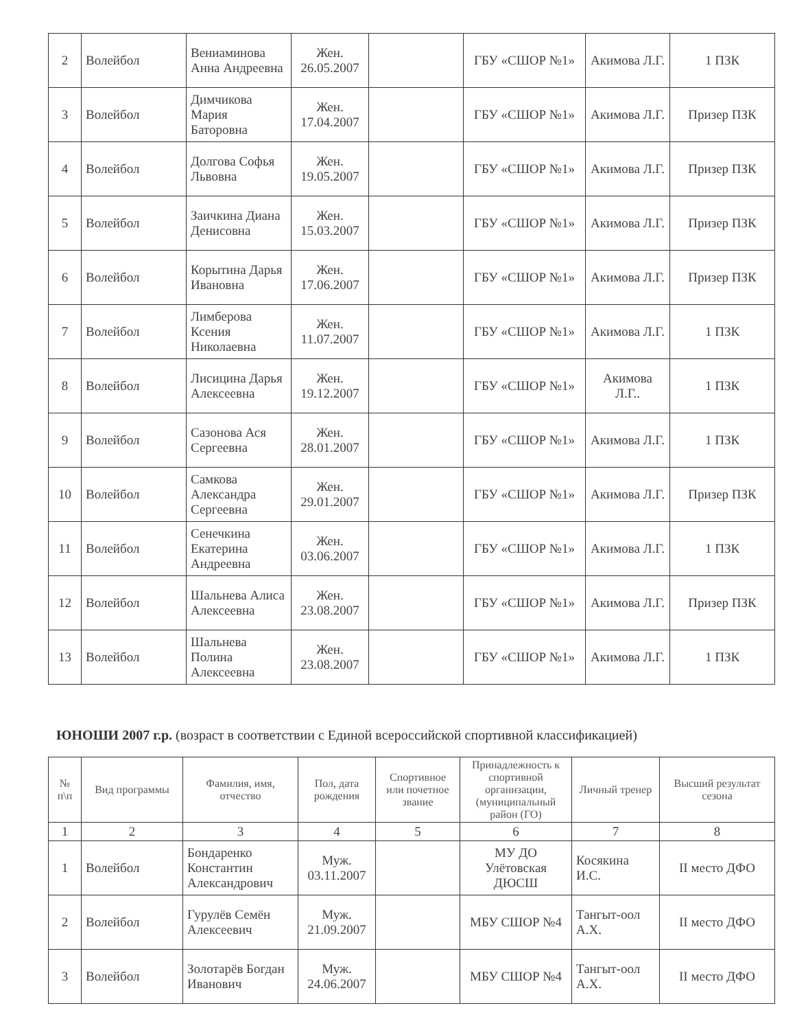| 2 | Волейбол | Вениаминова Анна Андреевна | Жен. 26.05.2007 | | ГБУ «СШОР №1» | Акимова Л.Г. | 1 ПЗК |
| 3 | Волейбол | Димчикова Мария Баторовна | Жен. 17.04.2007 | | ГБУ «СШОР №1» | Акимова Л.Г. | Призер ПЗК |
| 4 | Волейбол | Долгова Софья Львовна | Жен. 19.05.2007 | | ГБУ «СШОР №1» | Акимова Л.Г. | Призер ПЗК |
| 5 | Волейбол | Заичкина Диана Денисовна | Жен. 15.03.2007 | | ГБУ «СШОР №1» | Акимова Л.Г. | Призер ПЗК |
| 6 | Волейбол | Корытина Дарья Ивановна | Жен. 17.06.2007 | | ГБУ «СШОР №1» | Акимова Л.Г. | Призер ПЗК |
| 7 | Волейбол | Лимберова Ксения Николаевна | Жен. 11.07.2007 | | ГБУ «СШОР №1» | Акимова Л.Г. | 1 ПЗК |
| 8 | Волейбол | Лисицина Дарья Алексеевна | Жен. 19.12.2007 | | ГБУ «СШОР №1» | Акимова Л.Г.. | 1 ПЗК |
| 9 | Волейбол | Сазонова Ася Сергеевна | Жен. 28.01.2007 | | ГБУ «СШОР №1» | Акимова Л.Г. | 1 ПЗК |
| 10 | Волейбол | Самкова Александра Сергеевна | Жен. 29.01.2007 | | ГБУ «СШОР №1» | Акимова Л.Г. | Призер ПЗК |
| 11 | Волейбол | Сенечкина Екатерина Андреевна | Жен. 03.06.2007 | | ГБУ «СШОР №1» | Акимова Л.Г. | 1 ПЗК |
| 12 | Волейбол | Шальнева Алиса Алексеевна | Жен. 23.08.2007 | | ГБУ «СШОР №1» | Акимова Л.Г. | Призер ПЗК |
| 13 | Волейбол | Шальнева Полина Алексеевна | Жен. 23.08.2007 | | ГБУ «СШОР №1» | Акимова Л.Г. | 1 ПЗК |
ЮНОШИ 2007 г.р. (возраст в соответствии с Единой всероссийской спортивной классификацией)
| № п\п | Вид программы | Фамилия, имя, отчество | Пол, дата рождения | Спортивное или почетное звание | Принадлежность к спортивной организации, (муниципальный район (ГО) | Личный тренер | Высший результат сезона |
| --- | --- | --- | --- | --- | --- | --- | --- |
| 1 | 2 | 3 | 4 | 5 | 6 | 7 | 8 |
| 1 | Волейбол | Бондаренко Константин Александрович | Муж. 03.11.2007 | | МУ ДО Улётовская ДЮСШ | Косякина И.С. | II место ДФО |
| 2 | Волейбол | Гурулёв Семён Алексеевич | Муж. 21.09.2007 | | МБУ СШОР №4 | Тангыт-оол А.Х. | II место ДФО |
| 3 | Волейбол | Золотарёв Богдан Иванович | Муж. 24.06.2007 | | МБУ СШОР №4 | Тангыт-оол А.Х. | II место ДФО |